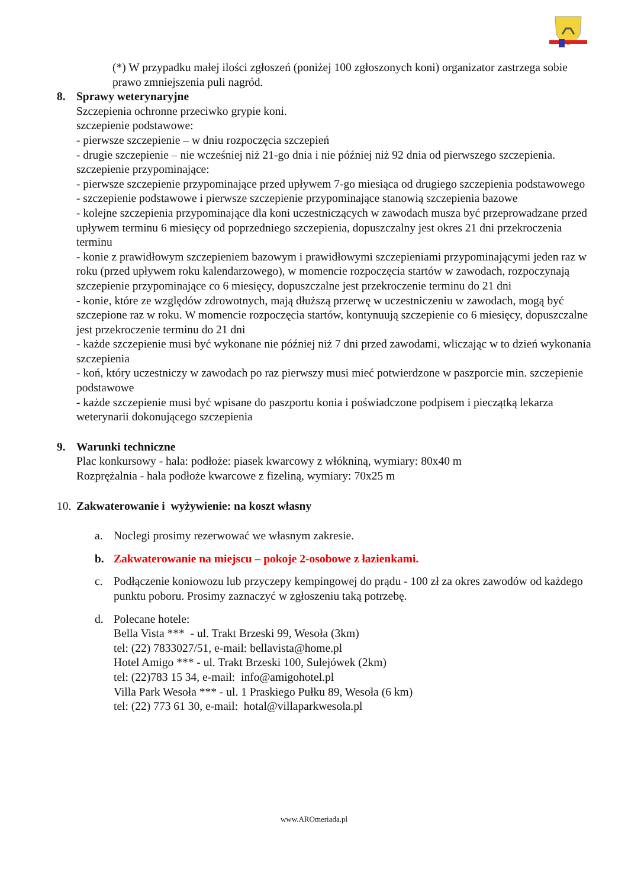(*) W przypadku małej ilości zgłoszeń (poniżej 100 zgłoszonych koni) organizator zastrzega sobie prawo zmniejszenia puli nagród.
8. Sprawy weterynaryjne
Szczepienia ochronne przeciwko grypie koni.
szczepienie podstawowe:
- pierwsze szczepienie – w dniu rozpoczęcia szczepień
- drugie szczepienie – nie wcześniej niż 21-go dnia i nie później niż 92 dnia od pierwszego szczepienia.
szczepienie przypominające:
- pierwsze szczepienie przypominające przed upływem 7-go miesiąca od drugiego szczepienia podstawowego
- szczepienie podstawowe i pierwsze szczepienie przypominające stanowią szczepienia bazowe
- kolejne szczepienia przypominające dla koni uczestniczących w zawodach musza być przeprowadzane przed upływem terminu 6 miesięcy od poprzedniego szczepienia, dopuszczalny jest okres 21 dni przekroczenia terminu
- konie z prawidłowym szczepieniem bazowym i prawidłowymi szczepieniami przypominającymi jeden raz w roku (przed upływem roku kalendarzowego), w momencie rozpoczęcia startów w zawodach, rozpoczynają szczepienie przypominające co 6 miesięcy, dopuszczalne jest przekroczenie terminu do 21 dni
- konie, które ze względów zdrowotnych, mają dłuższą przerwę w uczestniczeniu w zawodach, mogą być szczepione raz w roku. W momencie rozpoczęcia startów, kontynuują szczepienie co 6 miesięcy, dopuszczalne jest przekroczenie terminu do 21 dni
- każde szczepienie musi być wykonane nie później niż 7 dni przed zawodami, wliczając w to dzień wykonania szczepienia
- koń, który uczestniczy w zawodach po raz pierwszy musi mieć potwierdzone w paszporcie min. szczepienie podstawowe
- każde szczepienie musi być wpisane do paszportu konia i poświadczone podpisem i pieczątką lekarza weterynarii dokonującego szczepienia
9. Warunki techniczne
Plac konkursowy - hala: podłoże: piasek kwarcowy z włókniną, wymiary: 80x40 m
Rozprężalnia - hala podłoże kwarcowe z fizeliną, wymiary: 70x25 m
10.
Zakwaterowanie i wyżywienie: na koszt własny
a. Noclegi prosimy rezerwować we własnym zakresie.
b. Zakwaterowanie na miejscu – pokoje 2-osobowe z łazienkami.
c. Podłączenie koniowozu lub przyczepy kempingowej do prądu - 100 zł za okres zawodów od każdego punktu poboru. Prosimy zaznaczyć w zgłoszeniu taką potrzebę.
d. Polecane hotele:
Bella Vista *** - ul. Trakt Brzeski 99, Wesoła (3km)
tel: (22) 7833027/51, e-mail: bellavista@home.pl
Hotel Amigo *** - ul. Trakt Brzeski 100, Sulejówek (2km)
tel: (22)783 15 34, e-mail: info@amigohotel.pl
Villa Park Wesoła *** - ul. 1 Praskiego Pułku 89, Wesoła (6 km)
tel: (22) 773 61 30, e-mail: hotal@villaparkwesola.pl
www.AROmeriada.pl